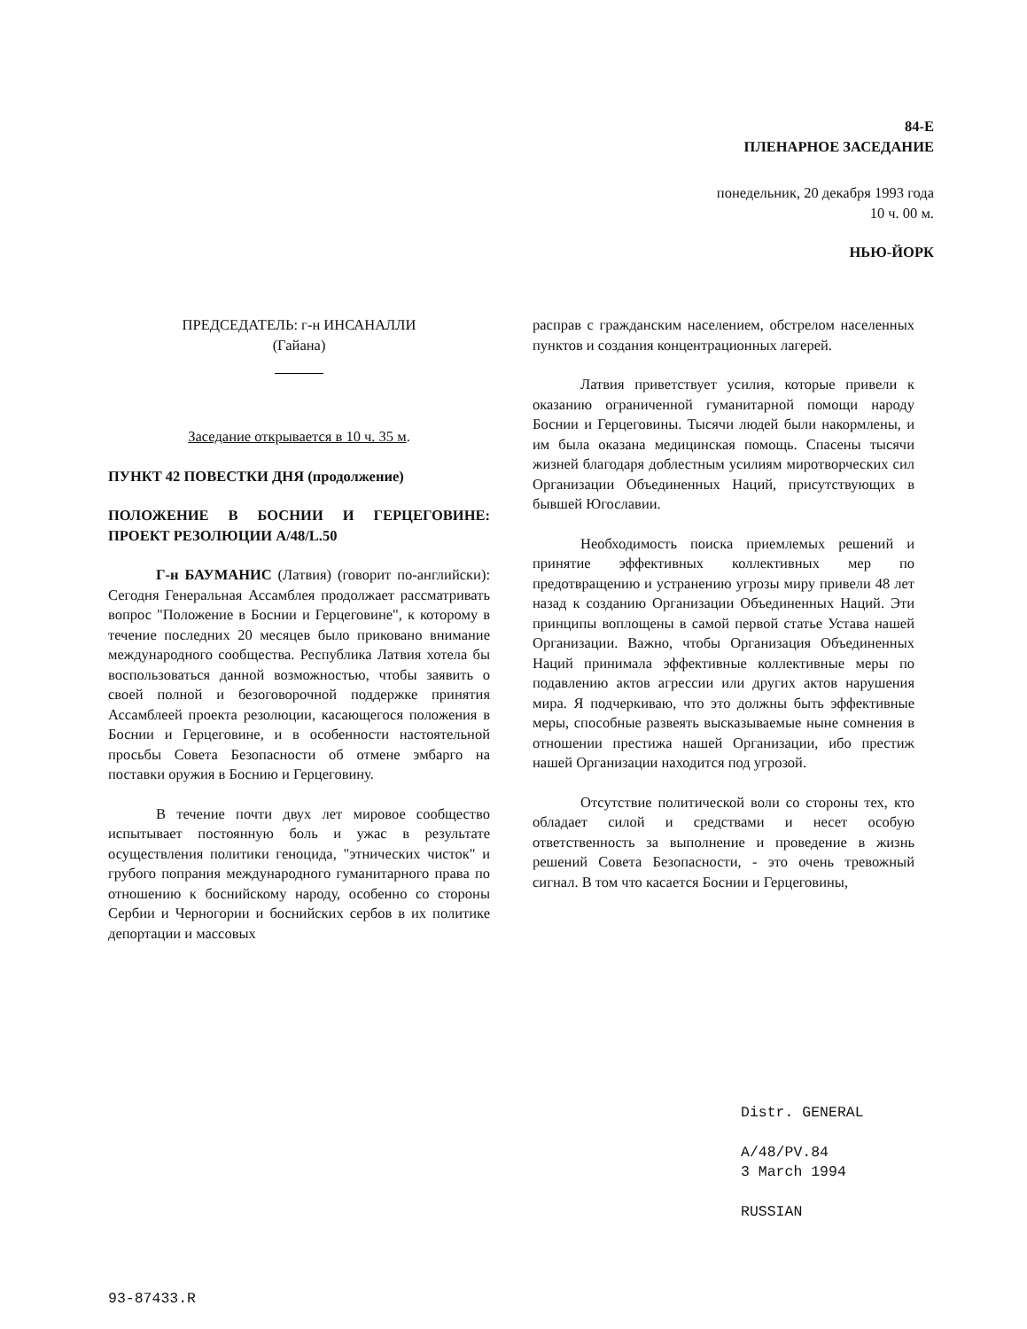84-Е
ПЛЕНАРНОЕ ЗАСЕДАНИЕ
понедельник, 20 декабря 1993 года
10 ч. 00 м.
НЬЮ-ЙОРК
ПРЕДСЕДАТЕЛЬ: г-н ИНСАНАЛЛИ
(Гайана)
Заседание открывается в 10 ч. 35 м.
ПУНКТ 42 ПОВЕСТКИ ДНЯ (продолжение)
ПОЛОЖЕНИЕ В БОСНИИ И ГЕРЦЕГОВИНЕ: ПРОЕКТ РЕЗОЛЮЦИИ А/48/L.50
Г-н БАУМАНИС (Латвия) (говорит по-английски): Сегодня Генеральная Ассамблея продолжает рассматривать вопрос "Положение в Боснии и Герцеговине", к которому в течение последних 20 месяцев было приковано внимание международного сообщества. Республика Латвия хотела бы воспользоваться данной возможностью, чтобы заявить о своей полной и безоговорочной поддержке принятия Ассамблеей проекта резолюции, касающегося положения в Боснии и Герцеговине, и в особенности настоятельной просьбы Совета Безопасности об отмене эмбарго на поставки оружия в Боснию и Герцеговину.
В течение почти двух лет мировое сообщество испытывает постоянную боль и ужас в результате осуществления политики геноцида, "этнических чисток" и грубого попрания международного гуманитарного права по отношению к боснийскому народу, особенно со стороны Сербии и Черногории и боснийских сербов в их политике депортации и массовых
расправ с гражданским населением, обстрелом населенных пунктов и создания концентрационных лагерей.
Латвия приветствует усилия, которые привели к оказанию ограниченной гуманитарной помощи народу Боснии и Герцеговины. Тысячи людей были накормлены, и им была оказана медицинская помощь. Спасены тысячи жизней благодаря доблестным усилиям миротворческих сил Организации Объединенных Наций, присутствующих в бывшей Югославии.
Необходимость поиска приемлемых решений и принятие эффективных коллективных мер по предотвращению и устранению угрозы миру привели 48 лет назад к созданию Организации Объединенных Наций. Эти принципы воплощены в самой первой статье Устава нашей Организации. Важно, чтобы Организация Объединенных Наций принимала эффективные коллективные меры по подавлению актов агрессии или других актов нарушения мира. Я подчеркиваю, что это должны быть эффективные меры, способные развеять высказываемые ныне сомнения в отношении престижа нашей Организации, ибо престиж нашей Организации находится под угрозой.
Отсутствие политической воли со стороны тех, кто обладает силой и средствами и несет особую ответственность за выполнение и проведение в жизнь решений Совета Безопасности, - это очень тревожный сигнал. В том что касается Боснии и Герцеговины,
Distr. GENERAL
A/48/PV.84
3 March 1994
RUSSIAN
93-87433.R